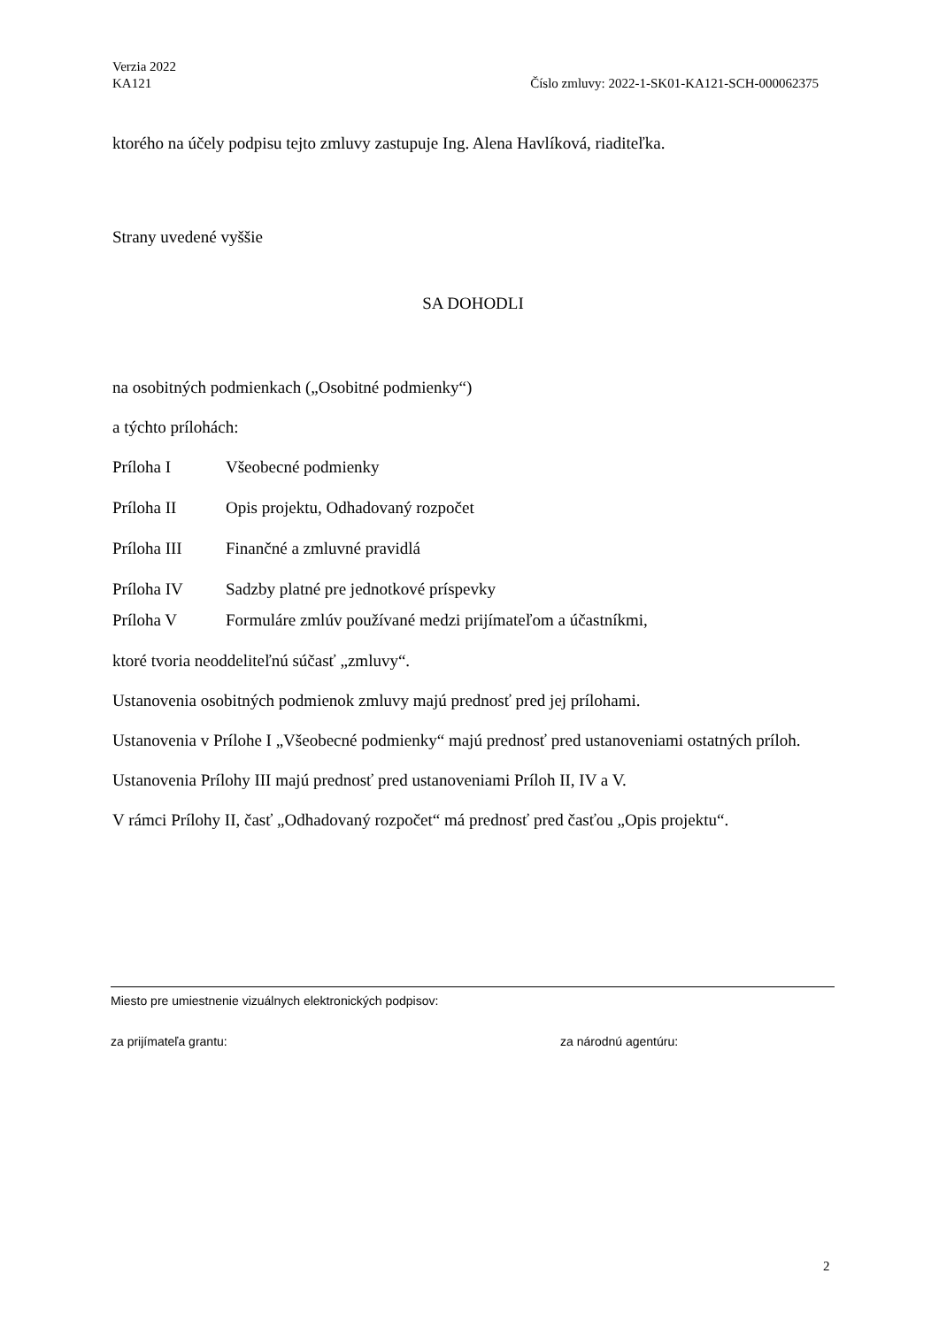Verzia 2022
KA121 Číslo zmluvy: 2022-1-SK01-KA121-SCH-000062375
ktorého na účely podpisu tejto zmluvy zastupuje Ing. Alena Havlíková, riaditeľka.
Strany uvedené vyššie
SA DOHODLI
na osobitných podmienkach („Osobitné podmienky“)
a týchto prílohách:
| Príloha I | Všeobecné podmienky |
| Príloha II | Opis projektu, Odhadovaný rozpočet |
| Príloha III | Finančné a zmluvné pravidlá |
| Príloha IV | Sadzby platné pre jednotkové príspevky |
| Príloha V | Formuláre zmlúv používané medzi prijímateľom a účastníkmi, |
ktoré tvoria neoddeliteľnú súčasť „zmluvy“.
Ustanovenia osobitných podmienok zmluvy majú prednosť pred jej prílohami.
Ustanovenia v Prílohe I „Všeobecné podmienky“ majú prednosť pred ustanoveniami ostatných príloh.
Ustanovenia Prílohy III majú prednosť pred ustanoveniami Príloh II, IV a V.
V rámci Prílohy II, časť „Odhadovaný rozpočet“ má prednosť pred časťou „Opis projektu“.
Miesto pre umiestnenie vizuálnych elektronických podpisov:
za prijímateľa grantu: za národnú agentúru:
2